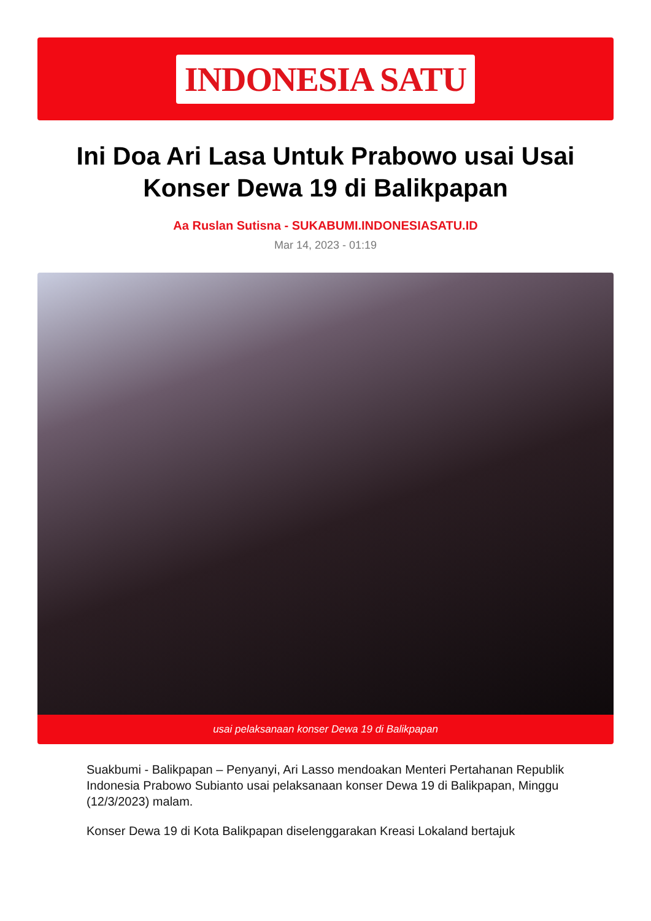INDONESIA SATU
Ini Doa Ari Lasa Untuk Prabowo usai Usai Konser Dewa 19 di Balikpapan
Aa Ruslan Sutisna - SUKABUMI.INDONESIASATU.ID
Mar 14, 2023 - 01:19
usai pelaksanaan konser Dewa 19 di Balikpapan
Suakbumi - Balikpapan – Penyanyi, Ari Lasso mendoakan Menteri Pertahanan Republik Indonesia Prabowo Subianto usai pelaksanaan konser Dewa 19 di Balikpapan, Minggu (12/3/2023) malam.
Konser Dewa 19 di Kota Balikpapan diselenggarakan Kreasi Lokaland bertajuk